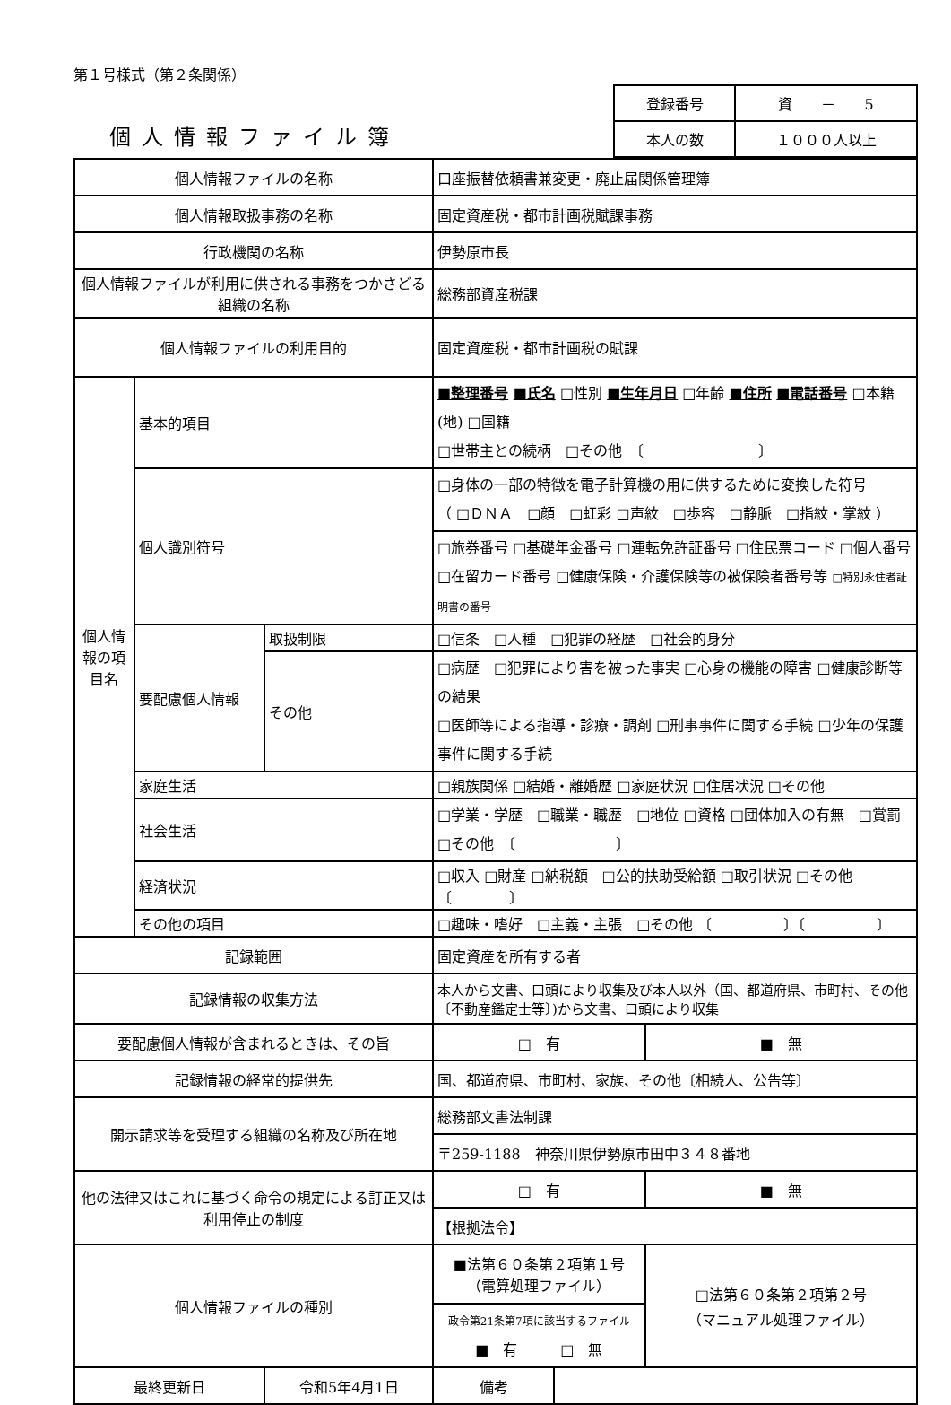第１号様式（第２条関係）
個人情報ファイル簿
| 登録番号 | 資 － 5 |
| 本人の数 | １０００人以上 |
| 個人情報ファイルの名称 | | | 口座振替依頼書兼変更・廃止届関係管理簿 | | |
| 個人情報取扱事務の名称 | | | 固定資産税・都市計画税賦課事務 | | |
| 行政機関の名称 | | | 伊勢原市長 | | |
| 個人情報ファイルが利用に供される事務をつかさどる組織の名称 | | | 総務部資産税課 | | |
| 個人情報ファイルの利用目的 | | | 固定資産税・都市計画税の賦課 | | |
| 個人情報の項目名 | 基本的項目 | | ■整理番号 ■氏名 □性別 ■生年月日 □年齢 ■住所 ■電話番号 □本籍(地) □国籍 □世帯主との続柄 □その他 〔 〕 | | |
| | 個人識別符号 | | □身体の一部の特徴を電子計算機の用に供するために変換した符号 （ □ＤＮＡ □顔 □虹彩 □声紋 □歩容 □静脈 □指紋・掌紋 ） | | |
| | | | □旅券番号 □基礎年金番号 □運転免許証番号 □住民票コード □個人番号 □在留カード番号 □健康保険・介護保険等の被保険者番号等 □特別永住者証明書の番号 | | |
| | 要配慮個人情報 | 取扱制限 | □信条 □人種 □犯罪の経歴 □社会的身分 | | |
| | | その他 | □病歴 □犯罪により害を被った事実 □心身の機能の障害 □健康診断等の結果 □医師等による指導・診療・調剤 □刑事事件に関する手続 □少年の保護事件に関する手続 | | |
| | 家庭生活 | | □親族関係 □結婚・離婚歴 □家庭状況 □住居状況 □その他 | | |
| | 社会生活 | | □学業・学歴 □職業・職歴 □地位 □資格 □団体加入の有無 □賞罰 □その他 〔 〕 | | |
| | 経済状況 | | □収入 □財産 □納税額 □公的扶助受給額 □取引状況 □その他 〔 〕 | | |
| | その他の項目 | | □趣味・嗜好 □主義・主張 □その他 〔 〕〔 〕 | | |
| 記録範囲 | | | 固定資産を所有する者 | | |
| 記録情報の収集方法 | | | 本人から文書、口頭により収集及び本人以外（国、都道府県、市町村、その他〔不動産鑑定士等〕)から文書、口頭により収集 | | |
| 要配慮個人情報が含まれるときは、その旨 | | | □ 有 | | ■ 無 |
| 記録情報の経常的提供先 | | | 国、都道府県、市町村、家族、その他〔相続人、公告等〕 | | |
| 開示請求等を受理する組織の名称及び所在地 | | | 総務部文書法制課 | | |
| | | | 〒259-1188 神奈川県伊勢原市田中３４８番地 | | |
| 他の法律又はこれに基づく命令の規定による訂正又は利用停止の制度 | | | □ 有 | | ■ 無 |
| | | | 【根拠法令】 | | |
| 個人情報ファイルの種別 | | | ■法第６０条第２項第１号 （電算処理ファイル） | | □法第６０条第２項第２号 （マニュアル処理ファイル） |
| | | | 政令第21条第7項に該当するファイル ■ 有 □ 無 | | |
| 最終更新日 | | 令和5年4月1日 | 備考 | | |